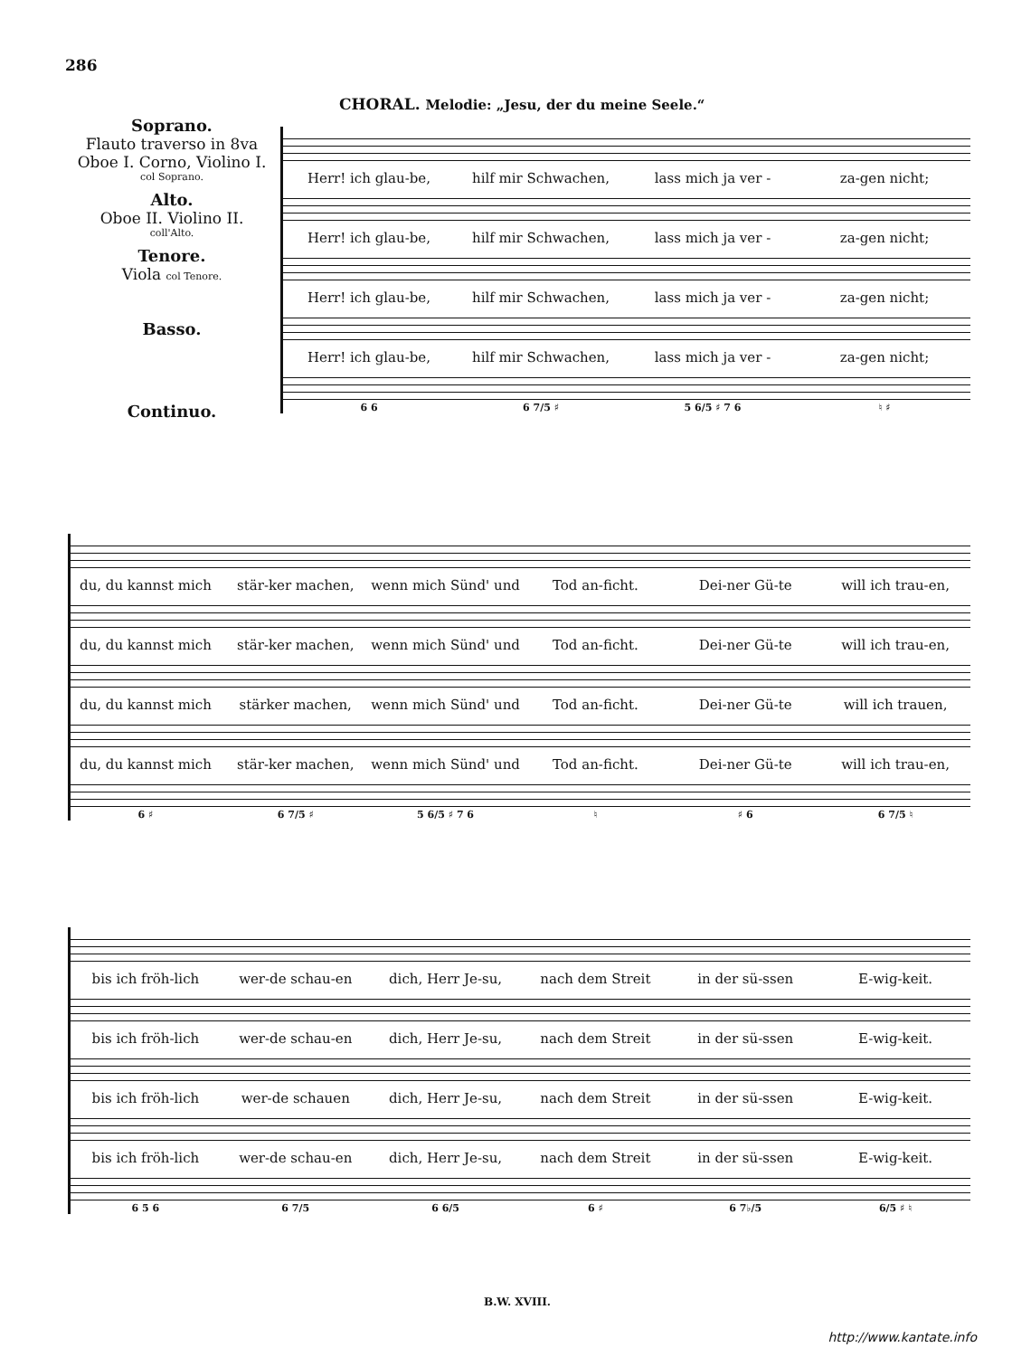286
CHORAL. Melodie: „Jesu, der du meine Seele.“
Soprano.
Flauto traverso in 8va
Oboe I. Corno, Violino I.
col Soprano.
Alto.
Oboe II. Violino II.
coll'Alto.
Tenore.
Viola col Tenore.
Basso.
Continuo.
Herr! ich glau-be, hilf mir Schwachen, lass mich ja ver - za-gen nicht;
Herr! ich glau-be, hilf mir Schwachen, lass mich ja ver - za-gen nicht;
Herr! ich glau-be, hilf mir Schwachen, lass mich ja ver - za-gen nicht;
Herr! ich glau-be, hilf mir Schwachen, lass mich ja ver - za-gen nicht;
6 6 6 7/5 ♯ 5 6/5 ♯ 7 6 ♮ ♯
du, du kannst mich stär-ker machen, wenn mich Sünd' und Tod an-ficht. Dei-ner Gü-te will ich trau-en,
du, du kannst mich stär-ker machen, wenn mich Sünd' und Tod an-ficht. Dei-ner Gü-te will ich trau-en,
du, du kannst mich stärker machen, wenn mich Sünd' und Tod an-ficht. Dei-ner Gü-te will ich trauen,
du, du kannst mich stär-ker machen, wenn mich Sünd' und Tod an-ficht. Dei-ner Gü-te will ich trau-en,
6 ♯ 6 7/5 ♯ 5 6/5 ♯ 7 6 ♮ ♯ 6 6 7/5 ♮
bis ich fröh-lich wer-de schau-en dich, Herr Je-su, nach dem Streit in der sü-ssen E-wig-keit.
bis ich fröh-lich wer-de schau-en dich, Herr Je-su, nach dem Streit in der sü-ssen E-wig-keit.
bis ich fröh-lich wer-de schauen dich, Herr Je-su, nach dem Streit in der sü-ssen E-wig-keit.
bis ich fröh-lich wer-de schau-en dich, Herr Je-su, nach dem Streit in der sü-ssen E-wig-keit.
6 5 6 6 7/5 6 6/5 6 ♯ 6 7♭/5 6/5 ♯ ♮
B.W. XVIII.
http://www.kantate.info